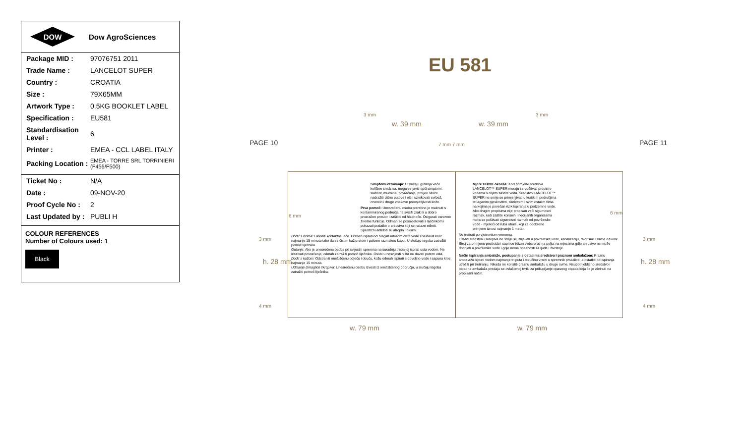DOW
Dow AgroSciences
| Package MID : | 97076751 2011 |
| Trade Name : | LANCELOT SUPER |
| Country : | CROATIA |
| Size : | 79X65MM |
| Artwork Type : | 0.5KG BOOKLET LABEL |
| Specification : | EU581 |
| Standardisation Level : | 6 |
| Printer : | EMEA - CCL LABEL ITALY |
| Packing Location : | EMEA - TORRE SRL TORRINIERI (F456/F500) |
| Ticket No : | N/A |
| Date : | 09-NOV-20 |
| Proof Cycle No : | 2 |
| Last Updated by : | PUBLI H |
COLOUR REFERENCES
Number of Colours used: 1
Black
EU 581
PAGE 10 PAGE 11
3 mm
w. 39 mm w. 39 mm
3 mm
7 mm 7 mm
6 mm
6 mm
3 mm 3 mm
4 mm 4 mm
h. 28 mm h. 28 mm
w. 79 mm w. 79 mm
Simptomi otrovanja: U slučaju gutanja veće količine sredstva, mogu se javiti opći simptomi: slabost, mučnina, povraćanje, proljev. Može nadražiti dišne putove i oči i uzrokovati svrbež, crvenilo i druge znakove preosjetljivosti kože.
Prva pomoć: Unesrećenu osobu potrebno je maknuti s kontaminiranog područja na svježi zrak ili u dobro prozračen prostor i zaštititi od hladnoće. Osigurati osnovne životne funkcije. Odmah se posavjetovati s liječnikom i pokazati podatke o sredstvu koji se nalaze etiketi. Specifični antidoti su atropin i oksimi.
Dodir s očima: Ukloniti kontaktne leće. Odmah isprati oči blagim mlazom čiste vode i nastaviti kroz najmanje 15 minuta tako da se čistim kažiprstom i palcem razmaknu kapci. U slučaju tegoba zatražiti pomoć liječnika.
Gutanje: Ako je unesrećena osoba pri svijesti i spremna na suradnju treba joj isprati usta vodom. Ne izazivati povraćanje, odmah zatražiti pomoć liječnika. Osobi u nesvijesti ništa ne davati putem usta.
Dodir s kožom: Odstraniti onečišćenu odjeću i obuću, kožu odmah ispirati s dovoljno vode i sapuna kroz najmanje 15 minuta.
Udisanje izmaglice škropiva: Unesrećenu osobu izvesti iz onečišćenog područja, u slučaju tegoba zatražiti pomoć liječnika.
Mjere zaštite okoliša: Kod primjene sredstva LANCELOT™ SUPER moraju se poštivati propisi o vodama s ciljem zaštite voda. Sredstvo LANCELOT™ SUPER ne smije se primjenjivati u kraškim područjima te laganim pjeskovitim, skeletnim i svim ostalim tlima na kojima je povećan rizik ispiranja u podzemne vode. Ako drugim propisima nije propisan veći sigurnosni razmak, radi zaštite korisnih i neciljanih organizama mora se poštivati sigurnosni razmak od površinske vode - mjereći od ruba obale, koji za odobrene primjene iznosi najmanje 1 metar.
Ne tretirati po vjetrovitom vremenu.
Ostaci sredstva i škropiva ne smiju se izlijevati u površinske vode, kanalizaciju, dvorišne i slivne odvode. Stroj za primjenu pesticida i sapnice (dize) treba prati na polju, na mjestima gdje sredstvo ne može doprijeti u površinske vode i gdje nema opasnosti za ljude i životinje.
Način ispiranja ambalaže, postupanje s ostacima sredstva i praznom ambalažom: Praznu ambalažu isprati vodom najmanje tri puta i tekućinu vratiti u spremnik prskalice, a ostatke od ispiranja utrošiti pri tretiranju. Nikada ne koristiti praznu ambalažu u druge svrhe. Neupotrijebljeno sredstvo i otpadna ambalaža predaju se ovlaštenoj tvrtki za prikupljanje opasnog otpada koja će je zbrinuti na propisani način.